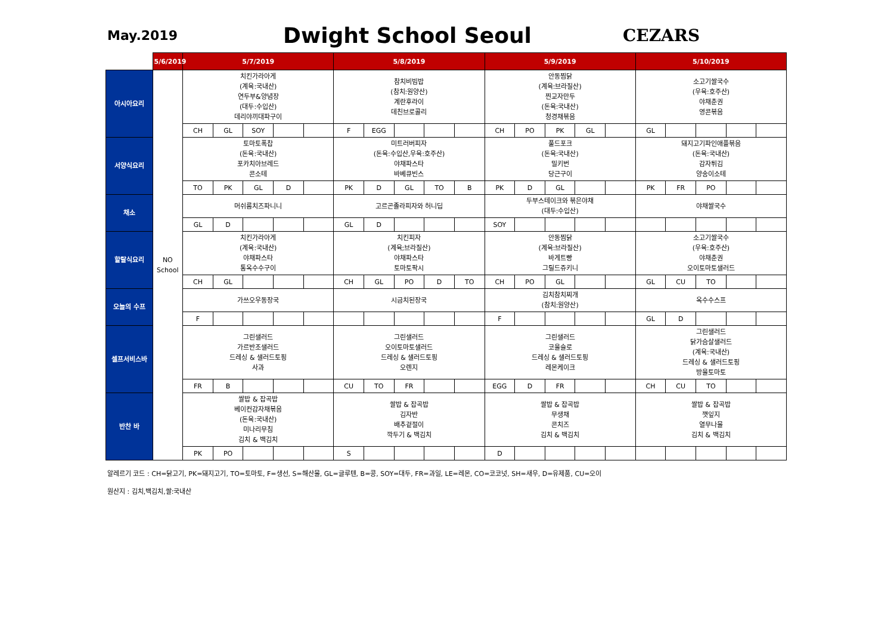May.2019
Dwight School Seoul
CEZARS
| | 5/6/2019 | 5/7/2019 | | | | | 5/8/2019 | | | | | 5/9/2019 | | | | | 5/10/2019 | | | | |
| --- | --- | --- | --- | --- | --- | --- | --- | --- | --- | --- | --- | --- | --- | --- | --- | --- | --- | --- | --- | --- | --- |
| 아시아요리 | NO School | 치킨가라아게 (계육:국내산) 연두부&양념장 (대두:수입산) 데리야끼대파구이 | | | | | 참치비빔밥 (참치:원양산) 계란후라이 데친브로콜리 | | | | | 안동찜닭 (계육:브라질산) 찐교자만두 (돈육:국내산) 청경채볶음 | | | | | 소고기쌀국수 (우육:호주산) 야채춘권 영콘볶음 | | | | |
| | | CH | GL | SOY | | | F | EGG | | | | CH | PO | PK | GL | | GL | | | | |
| 서양식요리 | | 토마토폭찹 (돈육:국내산) 포카치아브레드 콘소테 | | | | | 미트러버피자 (돈육:수입산,우육:호주산) 야채파스타 바베큐빈스 | | | | | 풀드포크 (돈육:국내산) 밀키번 당근구이 | | | | | 돼지고기파인애플볶음 (돈육:국내산) 감자튀김 양송이소테 | | | | |
| | | TO | PK | GL | D | | PK | D | GL | TO | B | PK | D | GL | | | PK | FR | PO | | |
| 채소 | | 머쉬룸치즈파니니 | | | | | 고르곤졸라피자와 허니딥 | | | | | 두부스테이크와 볶은야채 (대두:수입산) | | | | | 야채쌀국수 | | | | |
| | | GL | D | | | | GL | D | | | | SOY | | | | | | | | | |
| 할랄식요리 | | 치킨가라아게 (계육:국내산) 야채파스타 통옥수수구이 | | | | | 치킨피자 (계육;브라질산) 야채파스타 토마토팍시 | | | | | 안동찜닭 (계육:브라질산) 바게트빵 그릴드쥬키니 | | | | | 소고기쌀국수 (우육:호주산) 야채춘권 오이토마토샐러드 | | | | |
| | | CH | GL | | | | CH | GL | PO | D | TO | CH | PO | GL | | | GL | CU | TO | | |
| 오늘의 수프 | | 가쓰오우동장국 | | | | | 시금치된장국 | | | | | 김치참치찌개 (참치:원양산) | | | | | 옥수수스프 | | | | |
| | | F | | | | | | | | | | F | | | | | GL | D | | | |
| 셀프서비스바 | | 그린샐러드 가르반조샐러드 드레싱 & 샐러드토핑 사과 | | | | | 그린샐러드 오이토마토샐러드 드레싱 & 샐러드토핑 오렌지 | | | | | 그린샐러드 코울슬로 드레싱 & 샐러드토핑 레몬케이크 | | | | | 그린샐러드 닭가슴살샐러드 (계육:국내산) 드레싱 & 샐러드토핑 방울토마토 | | | | |
| | | FR | B | | | | CU | TO | FR | | | EGG | D | FR | | | CH | CU | TO | | |
| 반찬 바 | | 쌀밥 & 잡곡밥 베이컨감자채볶음 (돈육:국내산) 미나리무침 김치 & 백김치 | | | | | 쌀밥 & 잡곡밥 김자반 배추겉절이 깍두기 & 백김치 | | | | | 쌀밥 & 잡곡밥 무생채 콘치즈 김치 & 백김치 | | | | | 쌀밥 & 잡곡밥 깻잎지 열무나물 김치 & 백김치 | | | | |
| | | PK | PO | | | | S | | | | | D | | | | | | | | | |
알레르기 코드 : CH=닭고기, PK=돼지고기, TO=토마토, F=생선, S=해산물, GL=글루텐, B=콩, SOY=대두, FR=과일, LE=레몬, CO=코코넛, SH=새우, D=유제품, CU=오이
원산지 : 김치,백김치,쌀:국내산